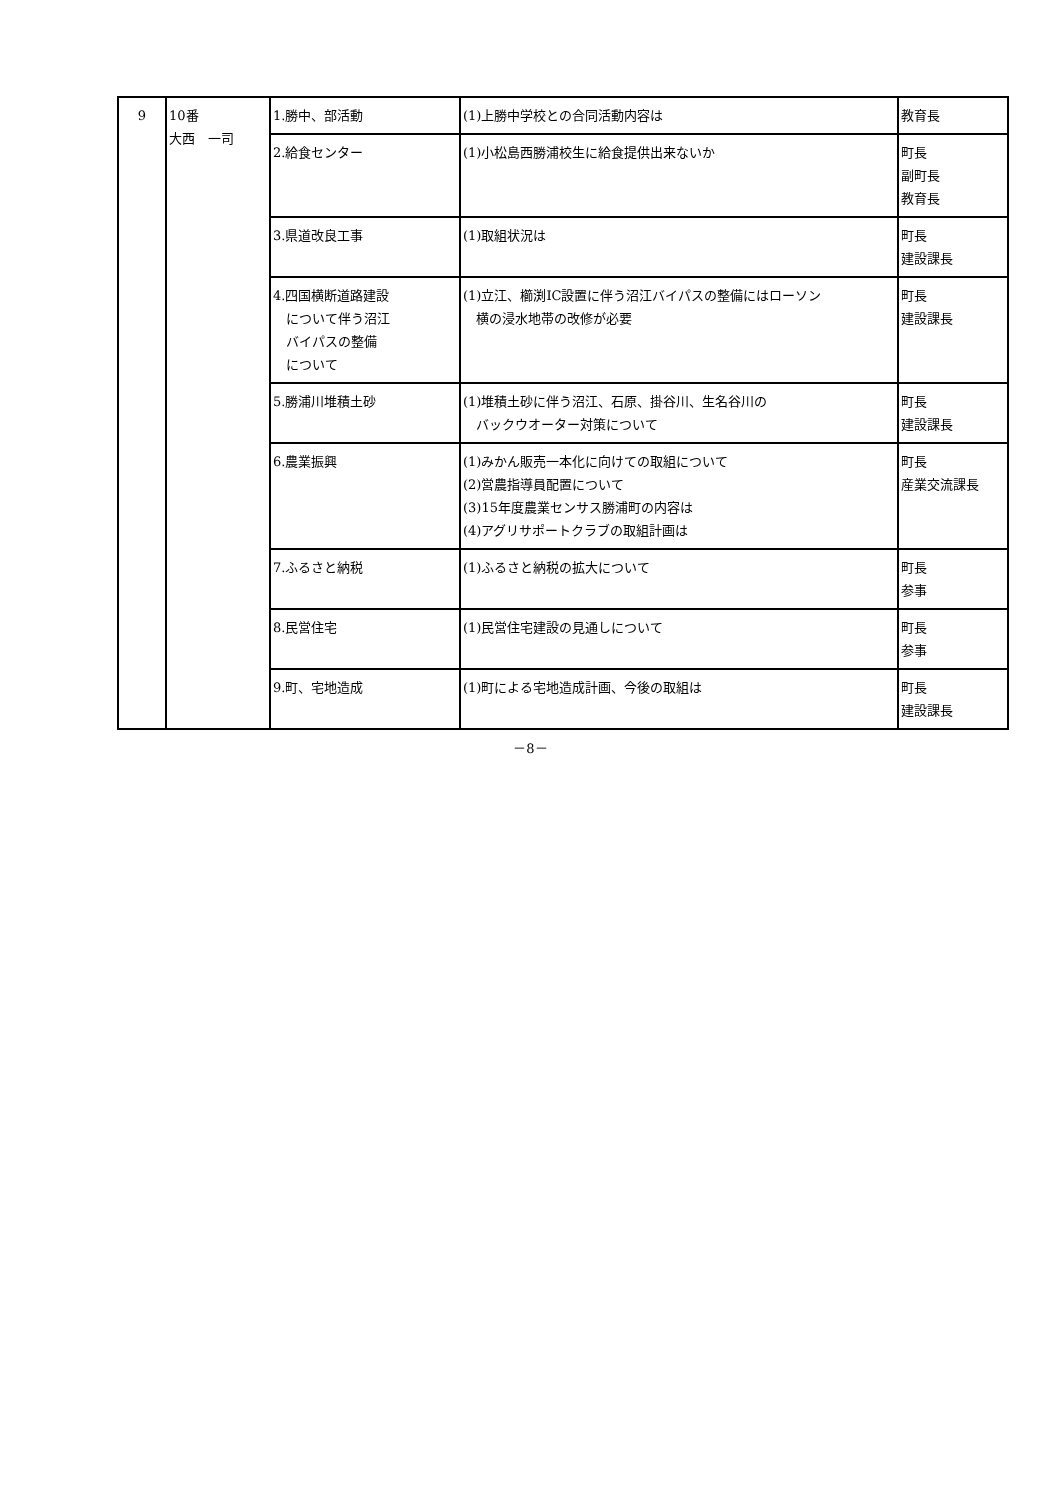| 9 | 10番 大西 一司 | 1.勝中、部活動 | (1)上勝中学校との合同活動内容は | 教育長 |
| | | 2.給食センター | (1)小松島西勝浦校生に給食提供出来ないか | 町長 副町長 教育長 |
| | | 3.県道改良工事 | (1)取組状況は | 町長 建設課長 |
| | | 4.四国横断道路建設 について伴う沼江 バイパスの整備 について | (1)立江、櫛渕IC設置に伴う沼江バイパスの整備にはローソン 横の浸水地帯の改修が必要 | 町長 建設課長 |
| | | 5.勝浦川堆積土砂 | (1)堆積土砂に伴う沼江、石原、掛谷川、生名谷川の バックウオーター対策について | 町長 建設課長 |
| | | 6.農業振興 | (1)みかん販売一本化に向けての取組について (2)営農指導員配置について (3)15年度農業センサス勝浦町の内容は (4)アグリサポートクラブの取組計画は | 町長 産業交流課長 |
| | | 7.ふるさと納税 | (1)ふるさと納税の拡大について | 町長 参事 |
| | | 8.民営住宅 | (1)民営住宅建設の見通しについて | 町長 参事 |
| | | 9.町、宅地造成 | (1)町による宅地造成計画、今後の取組は | 町長 建設課長 |
－8－